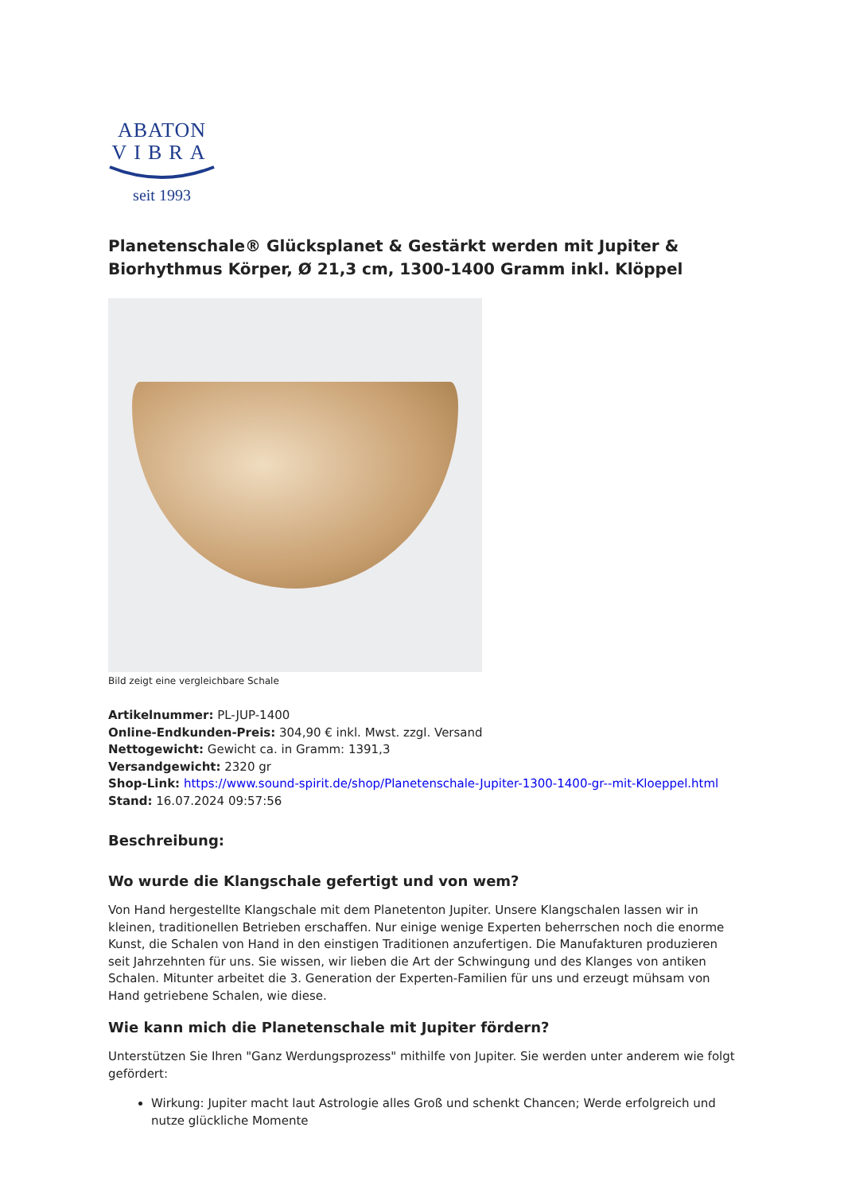ABATON
VIBRA
seit 1993
Planetenschale® Glücksplanet & Gestärkt werden mit Jupiter & Biorhythmus Körper, Ø 21,3 cm, 1300-1400 Gramm inkl. Klöppel
Bild zeigt eine vergleichbare Schale
Artikelnummer: PL-JUP-1400
Online-Endkunden-Preis: 304,90 € inkl. Mwst. zzgl. Versand
Nettogewicht: Gewicht ca. in Gramm: 1391,3
Versandgewicht: 2320 gr
Shop-Link: https://www.sound-spirit.de/shop/Planetenschale-Jupiter-1300-1400-gr--mit-Kloeppel.html
Stand: 16.07.2024 09:57:56
Beschreibung:
Wo wurde die Klangschale gefertigt und von wem?
Von Hand hergestellte Klangschale mit dem Planetenton Jupiter. Unsere Klangschalen lassen wir in kleinen, traditionellen Betrieben erschaffen. Nur einige wenige Experten beherrschen noch die enorme Kunst, die Schalen von Hand in den einstigen Traditionen anzufertigen. Die Manufakturen produzieren seit Jahrzehnten für uns. Sie wissen, wir lieben die Art der Schwingung und des Klanges von antiken Schalen. Mitunter arbeitet die 3. Generation der Experten-Familien für uns und erzeugt mühsam von Hand getriebene Schalen, wie diese.
Wie kann mich die Planetenschale mit Jupiter fördern?
Unterstützen Sie Ihren "Ganz Werdungsprozess" mithilfe von Jupiter. Sie werden unter anderem wie folgt gefördert:
Wirkung: Jupiter macht laut Astrologie alles Groß und schenkt Chancen; Werde erfolgreich und nutze glückliche Momente